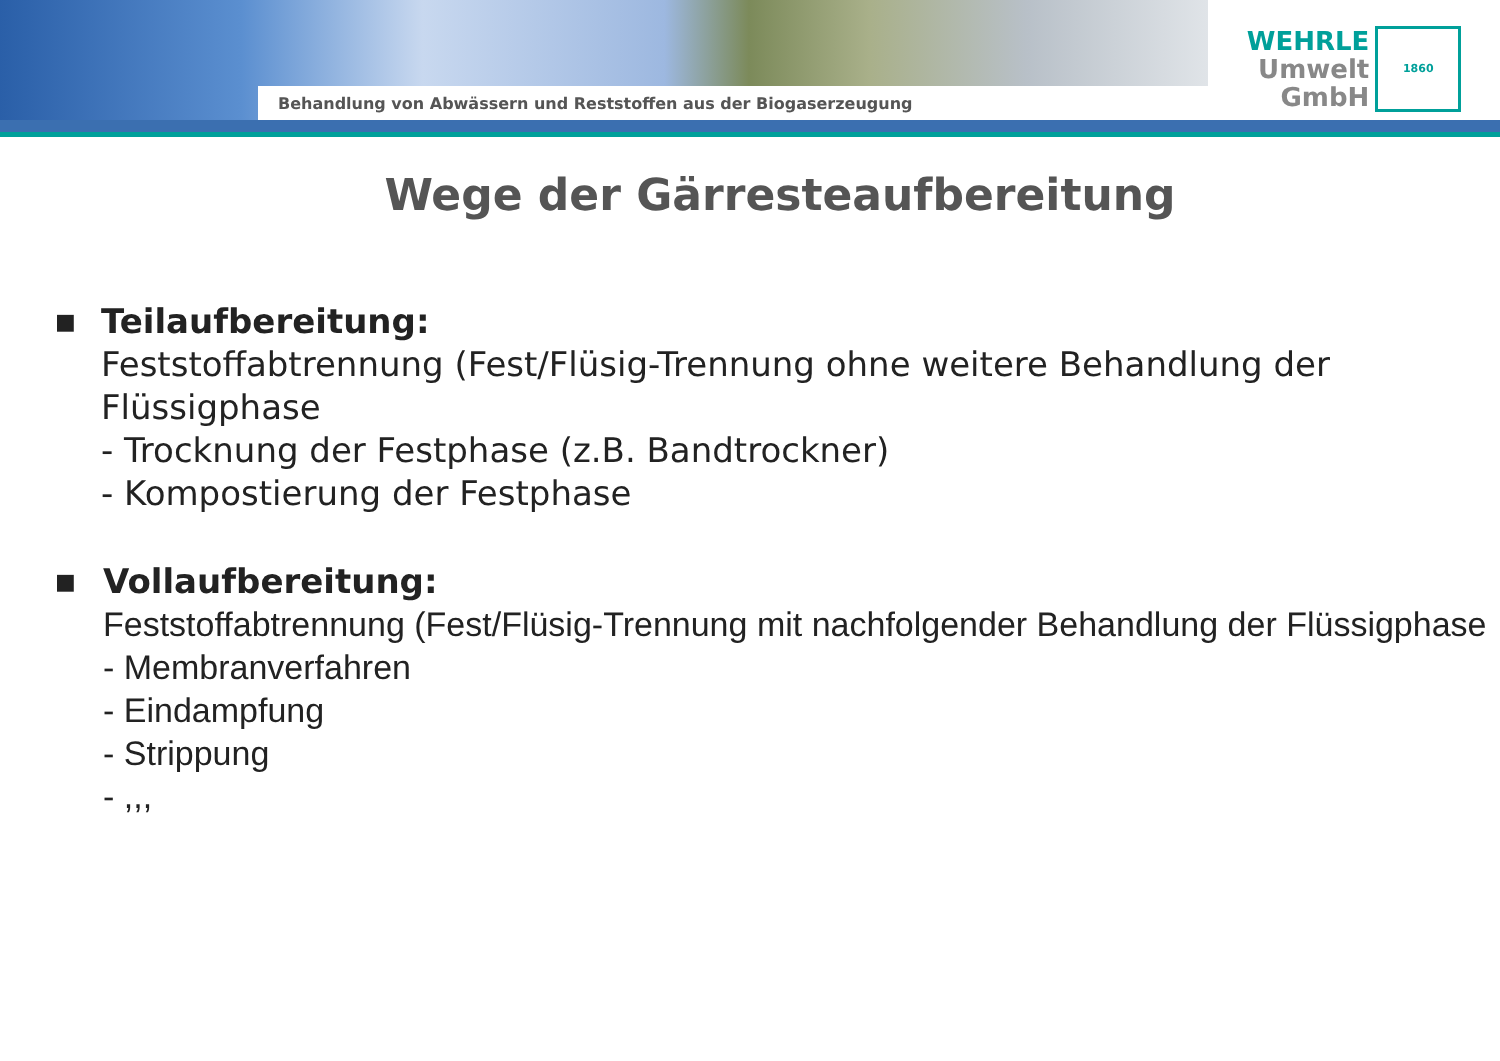Behandlung von Abwässern und Reststoffen aus der Biogaserzeugung
WEHRLE
Umwelt
GmbH
1860
Wege der Gärresteaufbereitung
■
Teilaufbereitung:
Feststoffabtrennung (Fest/Flüsig-Trennung ohne weitere Behandlung der Flüssigphase
- Trocknung der Festphase (z.B. Bandtrockner)
- Kompostierung der Festphase
■
Vollaufbereitung:
Feststoffabtrennung (Fest/Flüsig-Trennung mit nachfolgender Behandlung der Flüssigphase
- Membranverfahren
- Eindampfung
- Strippung
- ,,,